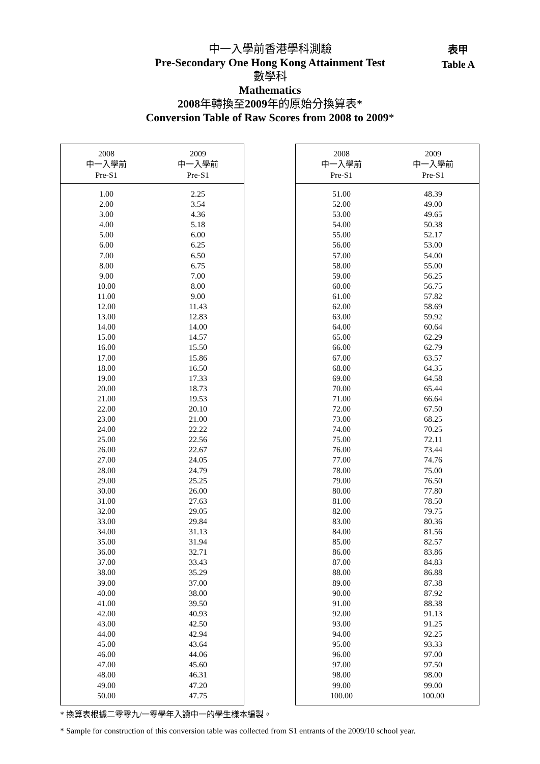中一入學前香港學科測驗
Pre-Secondary One Hong Kong Attainment Test
數學科
Mathematics
2008年轉換至2009年的原始分換算表*
Conversion Table of Raw Scores from 2008 to 2009*
表甲
Table A
| 2008 中一入學前 Pre-S1 | 2009 中一入學前 Pre-S1 |
| --- | --- |
| 1.00 | 2.25 |
| 2.00 | 3.54 |
| 3.00 | 4.36 |
| 4.00 | 5.18 |
| 5.00 | 6.00 |
| 6.00 | 6.25 |
| 7.00 | 6.50 |
| 8.00 | 6.75 |
| 9.00 | 7.00 |
| 10.00 | 8.00 |
| 11.00 | 9.00 |
| 12.00 | 11.43 |
| 13.00 | 12.83 |
| 14.00 | 14.00 |
| 15.00 | 14.57 |
| 16.00 | 15.50 |
| 17.00 | 15.86 |
| 18.00 | 16.50 |
| 19.00 | 17.33 |
| 20.00 | 18.73 |
| 21.00 | 19.53 |
| 22.00 | 20.10 |
| 23.00 | 21.00 |
| 24.00 | 22.22 |
| 25.00 | 22.56 |
| 26.00 | 22.67 |
| 27.00 | 24.05 |
| 28.00 | 24.79 |
| 29.00 | 25.25 |
| 30.00 | 26.00 |
| 31.00 | 27.63 |
| 32.00 | 29.05 |
| 33.00 | 29.84 |
| 34.00 | 31.13 |
| 35.00 | 31.94 |
| 36.00 | 32.71 |
| 37.00 | 33.43 |
| 38.00 | 35.29 |
| 39.00 | 37.00 |
| 40.00 | 38.00 |
| 41.00 | 39.50 |
| 42.00 | 40.93 |
| 43.00 | 42.50 |
| 44.00 | 42.94 |
| 45.00 | 43.64 |
| 46.00 | 44.06 |
| 47.00 | 45.60 |
| 48.00 | 46.31 |
| 49.00 | 47.20 |
| 50.00 | 47.75 |
| 2008 中一入學前 Pre-S1 | 2009 中一入學前 Pre-S1 |
| --- | --- |
| 51.00 | 48.39 |
| 52.00 | 49.00 |
| 53.00 | 49.65 |
| 54.00 | 50.38 |
| 55.00 | 52.17 |
| 56.00 | 53.00 |
| 57.00 | 54.00 |
| 58.00 | 55.00 |
| 59.00 | 56.25 |
| 60.00 | 56.75 |
| 61.00 | 57.82 |
| 62.00 | 58.69 |
| 63.00 | 59.92 |
| 64.00 | 60.64 |
| 65.00 | 62.29 |
| 66.00 | 62.79 |
| 67.00 | 63.57 |
| 68.00 | 64.35 |
| 69.00 | 64.58 |
| 70.00 | 65.44 |
| 71.00 | 66.64 |
| 72.00 | 67.50 |
| 73.00 | 68.25 |
| 74.00 | 70.25 |
| 75.00 | 72.11 |
| 76.00 | 73.44 |
| 77.00 | 74.76 |
| 78.00 | 75.00 |
| 79.00 | 76.50 |
| 80.00 | 77.80 |
| 81.00 | 78.50 |
| 82.00 | 79.75 |
| 83.00 | 80.36 |
| 84.00 | 81.56 |
| 85.00 | 82.57 |
| 86.00 | 83.86 |
| 87.00 | 84.83 |
| 88.00 | 86.88 |
| 89.00 | 87.38 |
| 90.00 | 87.92 |
| 91.00 | 88.38 |
| 92.00 | 91.13 |
| 93.00 | 91.25 |
| 94.00 | 92.25 |
| 95.00 | 93.33 |
| 96.00 | 97.00 |
| 97.00 | 97.50 |
| 98.00 | 98.00 |
| 99.00 | 99.00 |
| 100.00 | 100.00 |
* 換算表根據二零零九/一零學年入讀中一的學生樣本編製。
* Sample for construction of this conversion table was collected from S1 entrants of the 2009/10 school year.